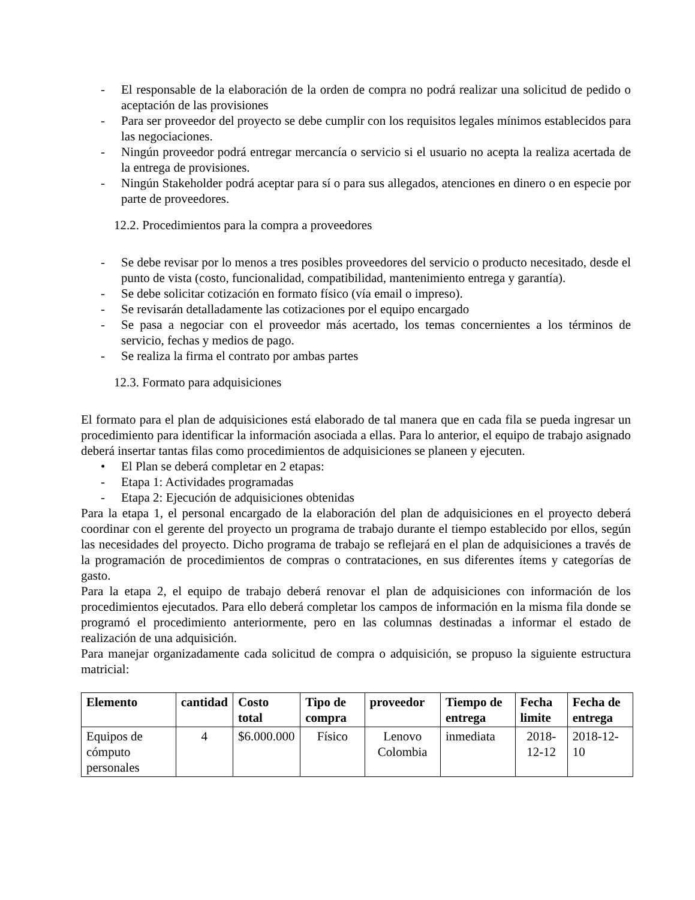- El responsable de la elaboración de la orden de compra no podrá realizar una solicitud de pedido o aceptación de las provisiones
- Para ser proveedor del proyecto se debe cumplir con los requisitos legales mínimos establecidos para las negociaciones.
- Ningún proveedor podrá entregar mercancía o servicio si el usuario no acepta la realiza acertada de la entrega de provisiones.
- Ningún Stakeholder podrá aceptar para sí o para sus allegados, atenciones en dinero o en especie por parte de proveedores.
12.2. Procedimientos para la compra a proveedores
- Se debe revisar por lo menos a tres posibles proveedores del servicio o producto necesitado, desde el punto de vista (costo, funcionalidad, compatibilidad, mantenimiento entrega y garantía).
- Se debe solicitar cotización en formato físico (vía email o impreso).
- Se revisarán detalladamente las cotizaciones por el equipo encargado
- Se pasa a negociar con el proveedor más acertado, los temas concernientes a los términos de servicio, fechas y medios de pago.
- Se realiza la firma el contrato por ambas partes
12.3. Formato para adquisiciones
El formato para el plan de adquisiciones está elaborado de tal manera que en cada fila se pueda ingresar un procedimiento para identificar la información asociada a ellas. Para lo anterior, el equipo de trabajo asignado deberá insertar tantas filas como procedimientos de adquisiciones se planeen y ejecuten.
• El Plan se deberá completar en 2 etapas:
- Etapa 1: Actividades programadas
- Etapa 2: Ejecución de adquisiciones obtenidas
Para la etapa 1, el personal encargado de la elaboración del plan de adquisiciones en el proyecto deberá coordinar con el gerente del proyecto un programa de trabajo durante el tiempo establecido por ellos, según las necesidades del proyecto. Dicho programa de trabajo se reflejará en el plan de adquisiciones a través de la programación de procedimientos de compras o contrataciones, en sus diferentes ítems y categorías de gasto.
Para la etapa 2, el equipo de trabajo deberá renovar el plan de adquisiciones con información de los procedimientos ejecutados. Para ello deberá completar los campos de información en la misma fila donde se programó el procedimiento anteriormente, pero en las columnas destinadas a informar el estado de realización de una adquisición.
Para manejar organizadamente cada solicitud de compra o adquisición, se propuso la siguiente estructura matricial:
| Elemento | cantidad | Costo total | Tipo de compra | proveedor | Tiempo de entrega | Fecha limite | Fecha de entrega |
| --- | --- | --- | --- | --- | --- | --- | --- |
| Equipos de cómputo personales | 4 | $6.000.000 | Físico | Lenovo Colombia | inmediata | 2018-12-12 | 2018-12-10 |